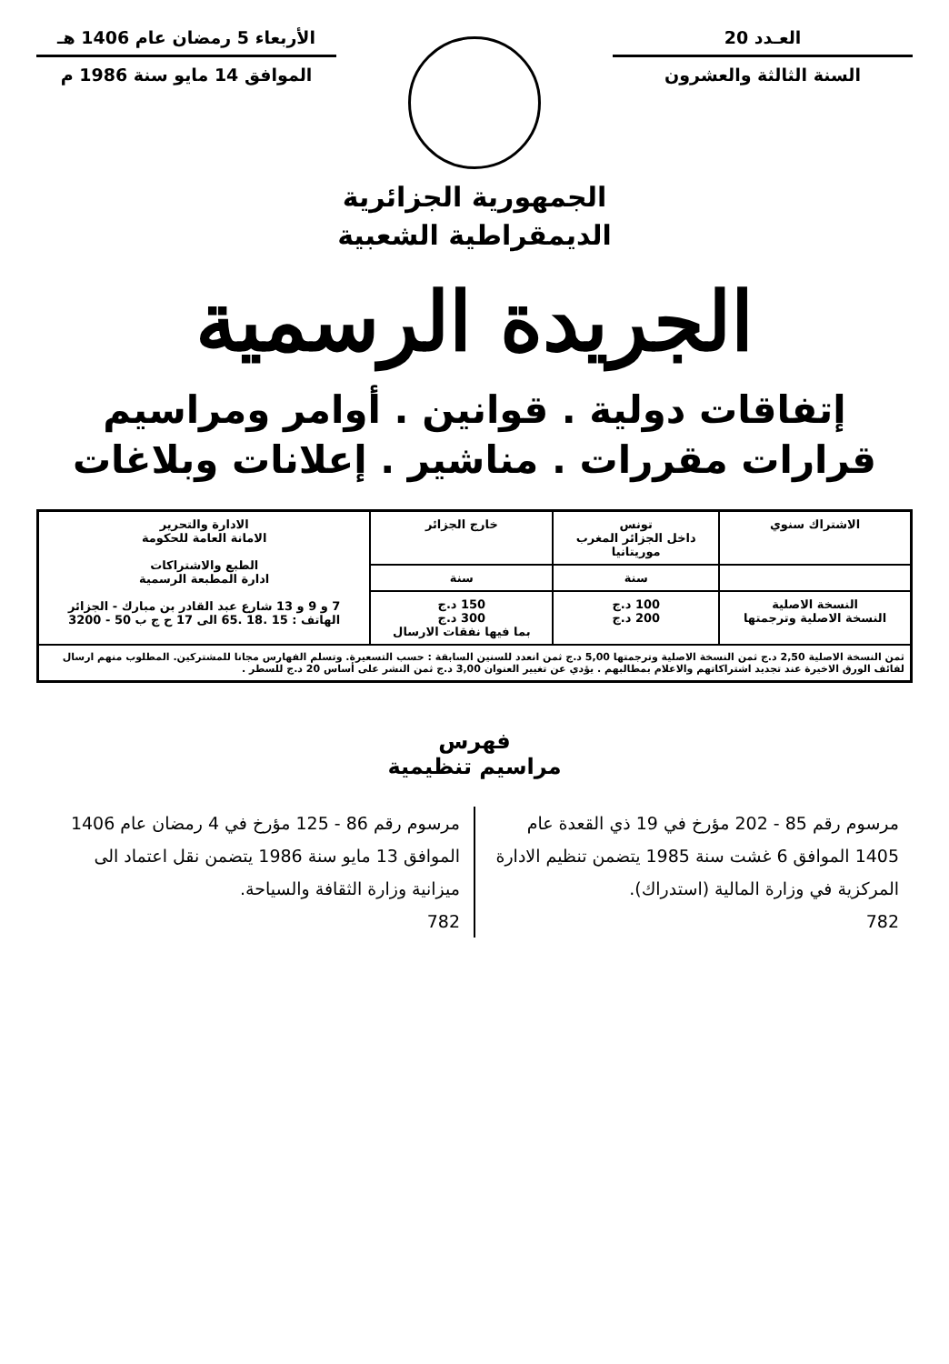العـدد 20
السنة الثالثة والعشرون
الأربعاء 5 رمضان عام 1406 هـ
الموافق 14 مايو سنة 1986 م
الجمهورية الجزائرية
الديمقراطية الشعبية
الجريدة الرسمية
إتفاقات دولية . قوانين . أوامر ومراسيم
قرارات مقررات . مناشير . إعلانات وبلاغات
| الاشتراك سنوي | تونس داخل الجزائر المغرب موريتانيا | خارج الجزائر | الادارة والتحرير الامانة العامة للحكومة الطبع والاشتراكات ادارة المطبعة الرسمية 7 و 9 و 13 شارع عبد القادر بن مبارك - الجزائر الهاتف : 15 .18 .65 الى 17 ح ج ب 50 - 3200 |
| | سنة | سنة | |
| النسخة الاصلية النسخة الاصلية وترجمتها | 100 د.ج 200 د.ج | 150 د.ج 300 د.ج بما فيها نفقات الارسال | |
| ثمن النسخة الاصلية 2,50 د.ج ثمن النسخة الاصلية وترجمتها 5,00 د.ج ثمن انعدد للسنين السابقة : حسب التسعيرة. وتسلم الفهارس مجانا للمشتركين. المطلوب منهم ارسال لفائف الورق الاخيرة عند تجديد اشتراكاتهم والاعلام بمطالبهم . يؤدي عن تغيير العنوان 3,00 د.ج ثمن النشر على أساس 20 د.ج للسطر . | | | |
فهرس
مراسيم تنظيمية
مرسوم رقم 85 - 202 مؤرخ في 19 ذي القعدة عام 1405 الموافق 6 غشت سنة 1985 يتضمن تنظيم الادارة المركزية في وزارة المالية (استدراك).
782
مرسوم رقم 86 - 125 مؤرخ في 4 رمضان عام 1406 الموافق 13 مايو سنة 1986 يتضمن نقل اعتماد الى ميزانية وزارة الثقافة والسياحة.
782